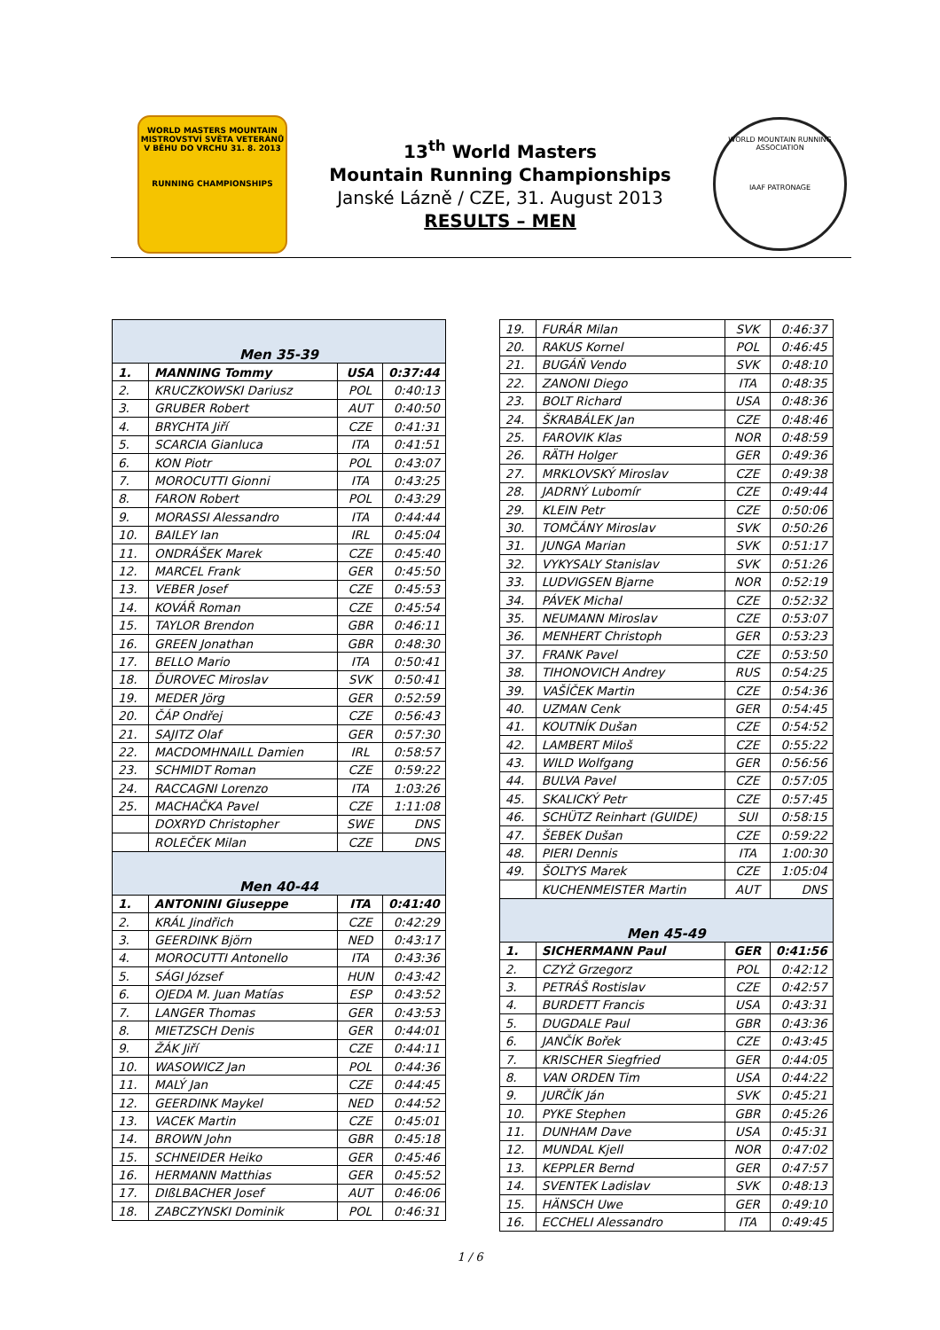WORLD MASTERS MOUNTAIN
MISTROVSTVÍ SVĚTA VETERÁNŮ
V BĚHU DO VRCHU 31. 8. 2013
RUNNING CHAMPIONSHIPS
13<sup>th</sup> World Masters
Mountain Running Championships
Janské Lázně / CZE, 31. August 2013
RESULTS – MEN
WORLD MOUNTAIN RUNNING ASSOCIATION
IAAF PATRONAGE
| Men 35-39 | | | |
| 1. | MANNING Tommy | USA | 0:37:44 |
| 2. | KRUCZKOWSKI Dariusz | POL | 0:40:13 |
| 3. | GRUBER Robert | AUT | 0:40:50 |
| 4. | BRYCHTA Jiří | CZE | 0:41:31 |
| 5. | SCARCIA Gianluca | ITA | 0:41:51 |
| 6. | KON Piotr | POL | 0:43:07 |
| 7. | MOROCUTTI Gionni | ITA | 0:43:25 |
| 8. | FARON Robert | POL | 0:43:29 |
| 9. | MORASSI Alessandro | ITA | 0:44:44 |
| 10. | BAILEY Ian | IRL | 0:45:04 |
| 11. | ONDRÁŠEK Marek | CZE | 0:45:40 |
| 12. | MARCEL Frank | GER | 0:45:50 |
| 13. | VEBER Josef | CZE | 0:45:53 |
| 14. | KOVÁŘ Roman | CZE | 0:45:54 |
| 15. | TAYLOR Brendon | GBR | 0:46:11 |
| 16. | GREEN Jonathan | GBR | 0:48:30 |
| 17. | BELLO Mario | ITA | 0:50:41 |
| 18. | ĎUROVEC Miroslav | SVK | 0:50:41 |
| 19. | MEDER Jörg | GER | 0:52:59 |
| 20. | ČÁP Ondřej | CZE | 0:56:43 |
| 21. | SAJITZ Olaf | GER | 0:57:30 |
| 22. | MACDOMHNAILL Damien | IRL | 0:58:57 |
| 23. | SCHMIDT Roman | CZE | 0:59:22 |
| 24. | RACCAGNI Lorenzo | ITA | 1:03:26 |
| 25. | MACHAČKA Pavel | CZE | 1:11:08 |
| | DOXRYD Christopher | SWE | DNS |
| | ROLEČEK Milan | CZE | DNS |
| Men 40-44 | | | |
| 1. | ANTONINI Giuseppe | ITA | 0:41:40 |
| 2. | KRÁL Jindřich | CZE | 0:42:29 |
| 3. | GEERDINK Björn | NED | 0:43:17 |
| 4. | MOROCUTTI Antonello | ITA | 0:43:36 |
| 5. | SÁGI József | HUN | 0:43:42 |
| 6. | OJEDA M. Juan Matías | ESP | 0:43:52 |
| 7. | LANGER Thomas | GER | 0:43:53 |
| 8. | MIETZSCH Denis | GER | 0:44:01 |
| 9. | ŽÁK Jiří | CZE | 0:44:11 |
| 10. | WASOWICZ Jan | POL | 0:44:36 |
| 11. | MALÝ Jan | CZE | 0:44:45 |
| 12. | GEERDINK Maykel | NED | 0:44:52 |
| 13. | VACEK Martin | CZE | 0:45:01 |
| 14. | BROWN John | GBR | 0:45:18 |
| 15. | SCHNEIDER Heiko | GER | 0:45:46 |
| 16. | HERMANN Matthias | GER | 0:45:52 |
| 17. | DIßLBACHER Josef | AUT | 0:46:06 |
| 18. | ZABCZYNSKI Dominik | POL | 0:46:31 |
| 19. | FURÁR Milan | SVK | 0:46:37 |
| 20. | RAKUS Kornel | POL | 0:46:45 |
| 21. | BUGÁŇ Vendo | SVK | 0:48:10 |
| 22. | ZANONI Diego | ITA | 0:48:35 |
| 23. | BOLT Richard | USA | 0:48:36 |
| 24. | ŠKRABÁLEK Jan | CZE | 0:48:46 |
| 25. | FAROVIK Klas | NOR | 0:48:59 |
| 26. | RÄTH Holger | GER | 0:49:36 |
| 27. | MRKLOVSKÝ Miroslav | CZE | 0:49:38 |
| 28. | JADRNÝ Lubomír | CZE | 0:49:44 |
| 29. | KLEIN Petr | CZE | 0:50:06 |
| 30. | TOMČÁNY Miroslav | SVK | 0:50:26 |
| 31. | JUNGA Marian | SVK | 0:51:17 |
| 32. | VYKYSALY Stanislav | SVK | 0:51:26 |
| 33. | LUDVIGSEN Bjarne | NOR | 0:52:19 |
| 34. | PÁVEK Michal | CZE | 0:52:32 |
| 35. | NEUMANN Miroslav | CZE | 0:53:07 |
| 36. | MENHERT Christoph | GER | 0:53:23 |
| 37. | FRANK Pavel | CZE | 0:53:50 |
| 38. | TIHONOVICH Andrey | RUS | 0:54:25 |
| 39. | VAŠÍČEK Martin | CZE | 0:54:36 |
| 40. | UZMAN Cenk | GER | 0:54:45 |
| 41. | KOUTNÍK Dušan | CZE | 0:54:52 |
| 42. | LAMBERT Miloš | CZE | 0:55:22 |
| 43. | WILD Wolfgang | GER | 0:56:56 |
| 44. | BULVA Pavel | CZE | 0:57:05 |
| 45. | SKALICKÝ Petr | CZE | 0:57:45 |
| 46. | SCHÜTZ Reinhart (GUIDE) | SUI | 0:58:15 |
| 47. | ŠEBEK Dušan | CZE | 0:59:22 |
| 48. | PIERI Dennis | ITA | 1:00:30 |
| 49. | ŠOLTYS Marek | CZE | 1:05:04 |
| | KUCHENMEISTER Martin | AUT | DNS |
| Men 45-49 | | | |
| 1. | SICHERMANN Paul | GER | 0:41:56 |
| 2. | CZYŻ Grzegorz | POL | 0:42:12 |
| 3. | PETRÁŠ Rostislav | CZE | 0:42:57 |
| 4. | BURDETT Francis | USA | 0:43:31 |
| 5. | DUGDALE Paul | GBR | 0:43:36 |
| 6. | JANČÍK Bořek | CZE | 0:43:45 |
| 7. | KRISCHER Siegfried | GER | 0:44:05 |
| 8. | VAN ORDEN Tim | USA | 0:44:22 |
| 9. | JURČÍK Ján | SVK | 0:45:21 |
| 10. | PYKE Stephen | GBR | 0:45:26 |
| 11. | DUNHAM Dave | USA | 0:45:31 |
| 12. | MUNDAL Kjell | NOR | 0:47:02 |
| 13. | KEPPLER Bernd | GER | 0:47:57 |
| 14. | SVENTEK Ladislav | SVK | 0:48:13 |
| 15. | HÄNSCH Uwe | GER | 0:49:10 |
| 16. | ECCHELI Alessandro | ITA | 0:49:45 |
1 / 6